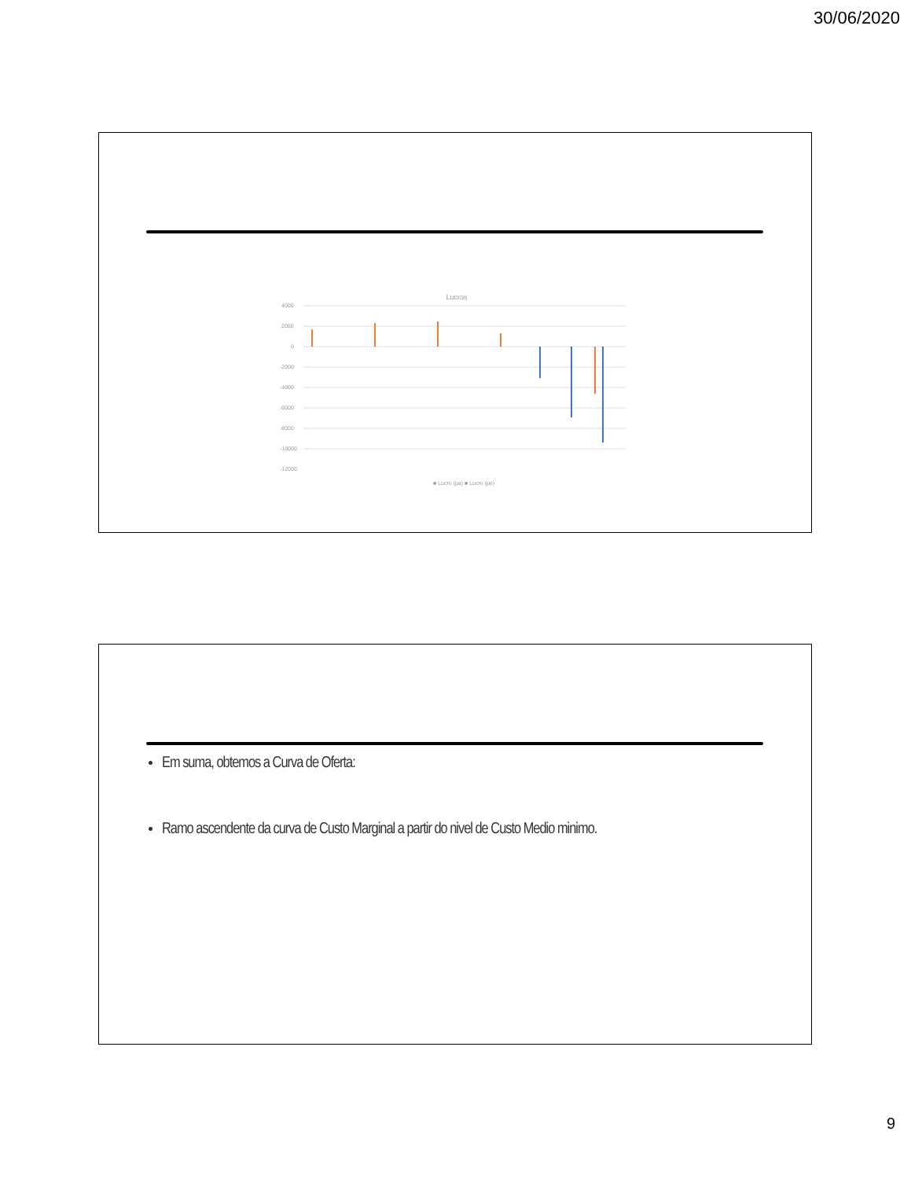30/06/2020
Lucros
4000
2000
0
-2000
-4000
-6000
-8000
-10000
-12000
■ Lucro (pa) ■ Lucro (pe)
Em suma, obtemos a Curva de Oferta:
Ramo ascendente da curva de Custo Marginal a partir do nivel de Custo Medio minimo.
9